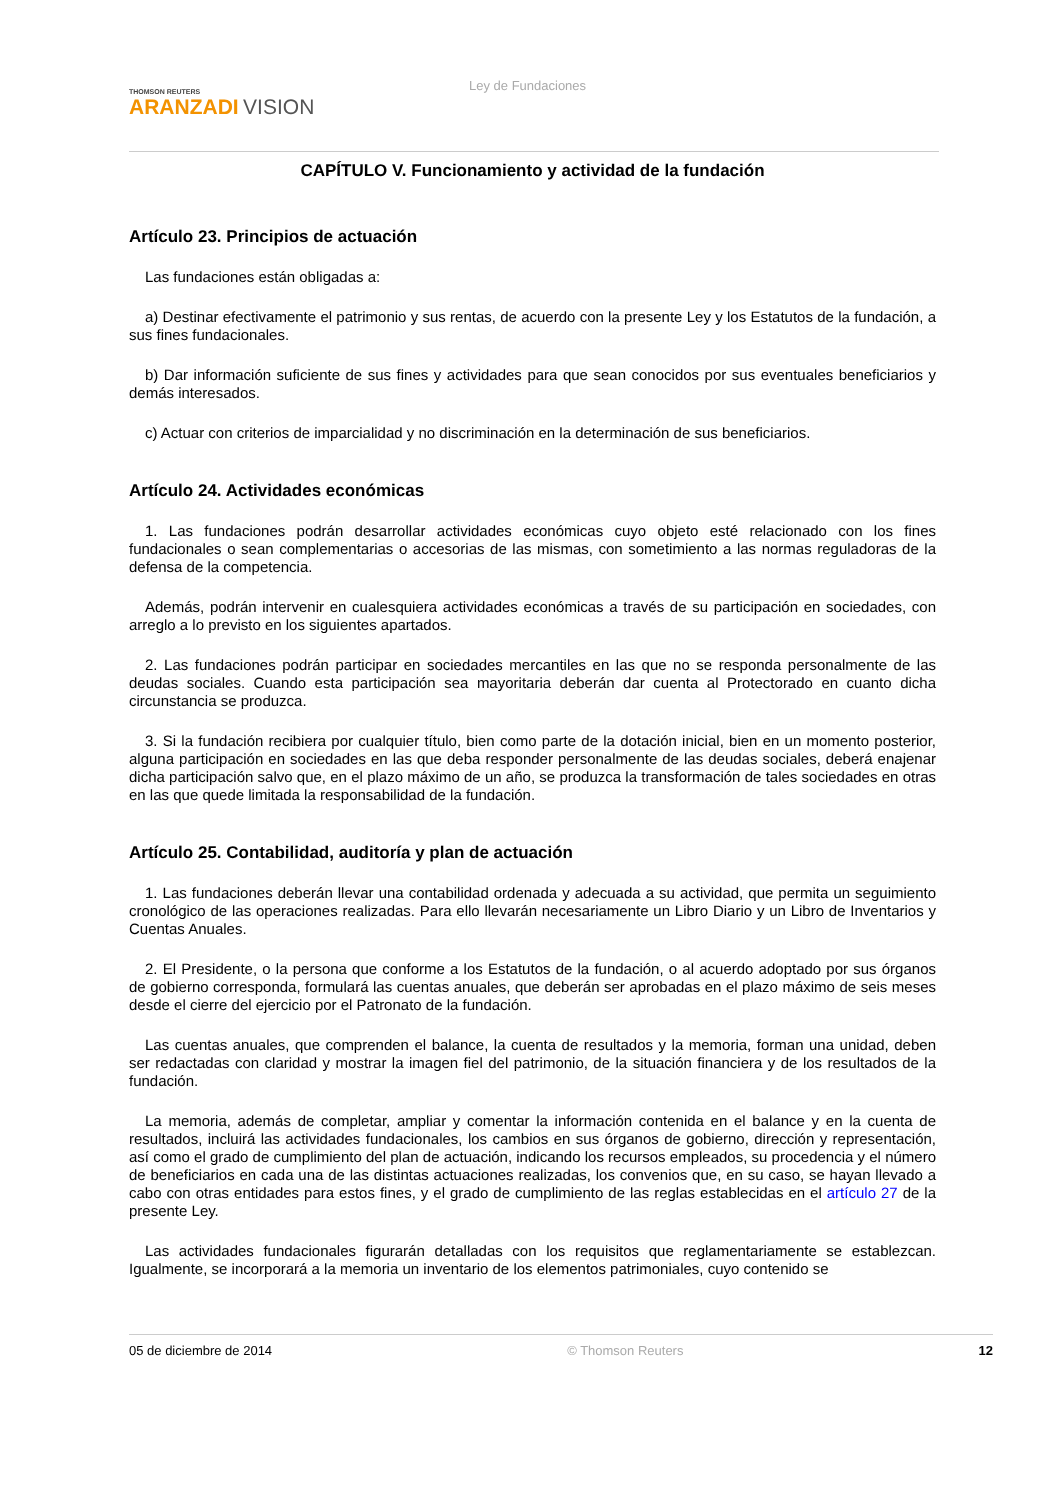THOMSON REUTERS
ARANZADI VISION
Ley de Fundaciones
CAPÍTULO V. Funcionamiento y actividad de la fundación
Artículo 23. Principios de actuación
Las fundaciones están obligadas a:
a) Destinar efectivamente el patrimonio y sus rentas, de acuerdo con la presente Ley y los Estatutos de la fundación, a sus fines fundacionales.
b) Dar información suficiente de sus fines y actividades para que sean conocidos por sus eventuales beneficiarios y demás interesados.
c) Actuar con criterios de imparcialidad y no discriminación en la determinación de sus beneficiarios.
Artículo 24. Actividades económicas
1. Las fundaciones podrán desarrollar actividades económicas cuyo objeto esté relacionado con los fines fundacionales o sean complementarias o accesorias de las mismas, con sometimiento a las normas reguladoras de la defensa de la competencia.
Además, podrán intervenir en cualesquiera actividades económicas a través de su participación en sociedades, con arreglo a lo previsto en los siguientes apartados.
2. Las fundaciones podrán participar en sociedades mercantiles en las que no se responda personalmente de las deudas sociales. Cuando esta participación sea mayoritaria deberán dar cuenta al Protectorado en cuanto dicha circunstancia se produzca.
3. Si la fundación recibiera por cualquier título, bien como parte de la dotación inicial, bien en un momento posterior, alguna participación en sociedades en las que deba responder personalmente de las deudas sociales, deberá enajenar dicha participación salvo que, en el plazo máximo de un año, se produzca la transformación de tales sociedades en otras en las que quede limitada la responsabilidad de la fundación.
Artículo 25. Contabilidad, auditoría y plan de actuación
1. Las fundaciones deberán llevar una contabilidad ordenada y adecuada a su actividad, que permita un seguimiento cronológico de las operaciones realizadas. Para ello llevarán necesariamente un Libro Diario y un Libro de Inventarios y Cuentas Anuales.
2. El Presidente, o la persona que conforme a los Estatutos de la fundación, o al acuerdo adoptado por sus órganos de gobierno corresponda, formulará las cuentas anuales, que deberán ser aprobadas en el plazo máximo de seis meses desde el cierre del ejercicio por el Patronato de la fundación.
Las cuentas anuales, que comprenden el balance, la cuenta de resultados y la memoria, forman una unidad, deben ser redactadas con claridad y mostrar la imagen fiel del patrimonio, de la situación financiera y de los resultados de la fundación.
La memoria, además de completar, ampliar y comentar la información contenida en el balance y en la cuenta de resultados, incluirá las actividades fundacionales, los cambios en sus órganos de gobierno, dirección y representación, así como el grado de cumplimiento del plan de actuación, indicando los recursos empleados, su procedencia y el número de beneficiarios en cada una de las distintas actuaciones realizadas, los convenios que, en su caso, se hayan llevado a cabo con otras entidades para estos fines, y el grado de cumplimiento de las reglas establecidas en el artículo 27 de la presente Ley.
Las actividades fundacionales figurarán detalladas con los requisitos que reglamentariamente se establezcan. Igualmente, se incorporará a la memoria un inventario de los elementos patrimoniales, cuyo contenido se
05 de diciembre de 2014 © Thomson Reuters 12